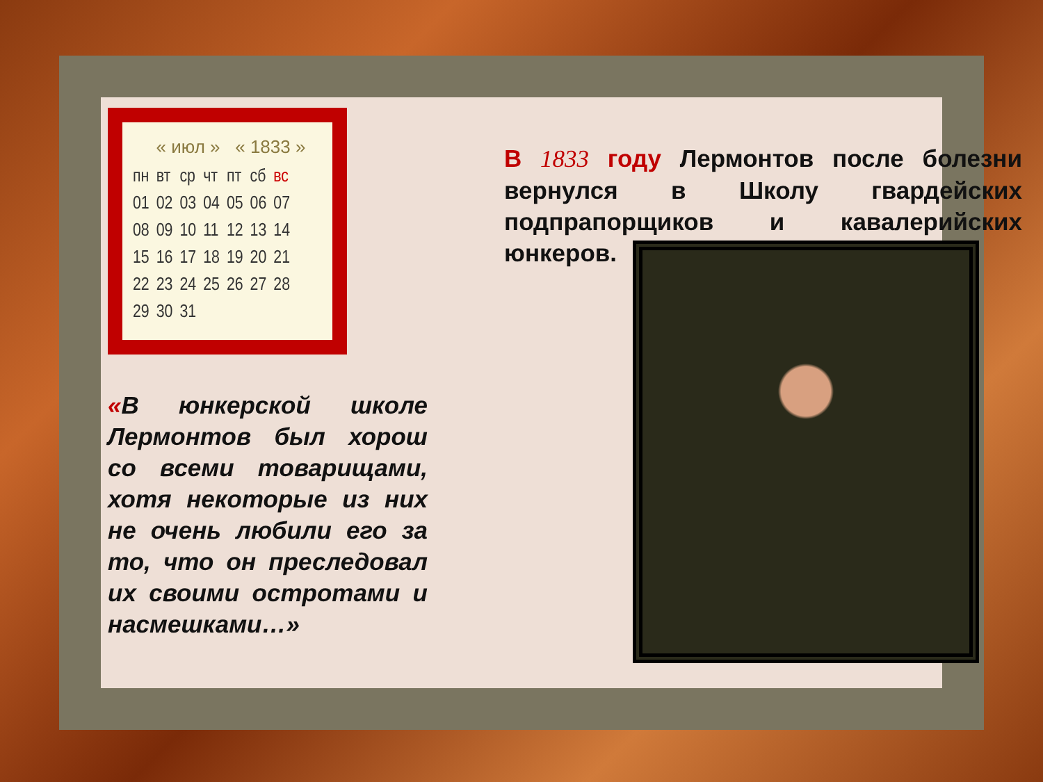« июл » « 1833 »
| пн | вт | ср | чт | пт | сб | вс |
| --- | --- | --- | --- | --- | --- | --- |
| 01 | 02 | 03 | 04 | 05 | 06 | 07 |
| 08 | 09 | 10 | 11 | 12 | 13 | 14 |
| 15 | 16 | 17 | 18 | 19 | 20 | 21 |
| 22 | 23 | 24 | 25 | 26 | 27 | 28 |
| 29 | 30 | 31 | | | | |
«В юнкерской школе Лермонтов был хорош со всеми товарищами, хотя некоторые из них не очень любили его за то, что он преследовал их своими остротами и насмешками…»
В 1833 году Лермонтов после болезни вернулся в Школу гвардейских подпрапорщиков и кавалерийских юнкеров.